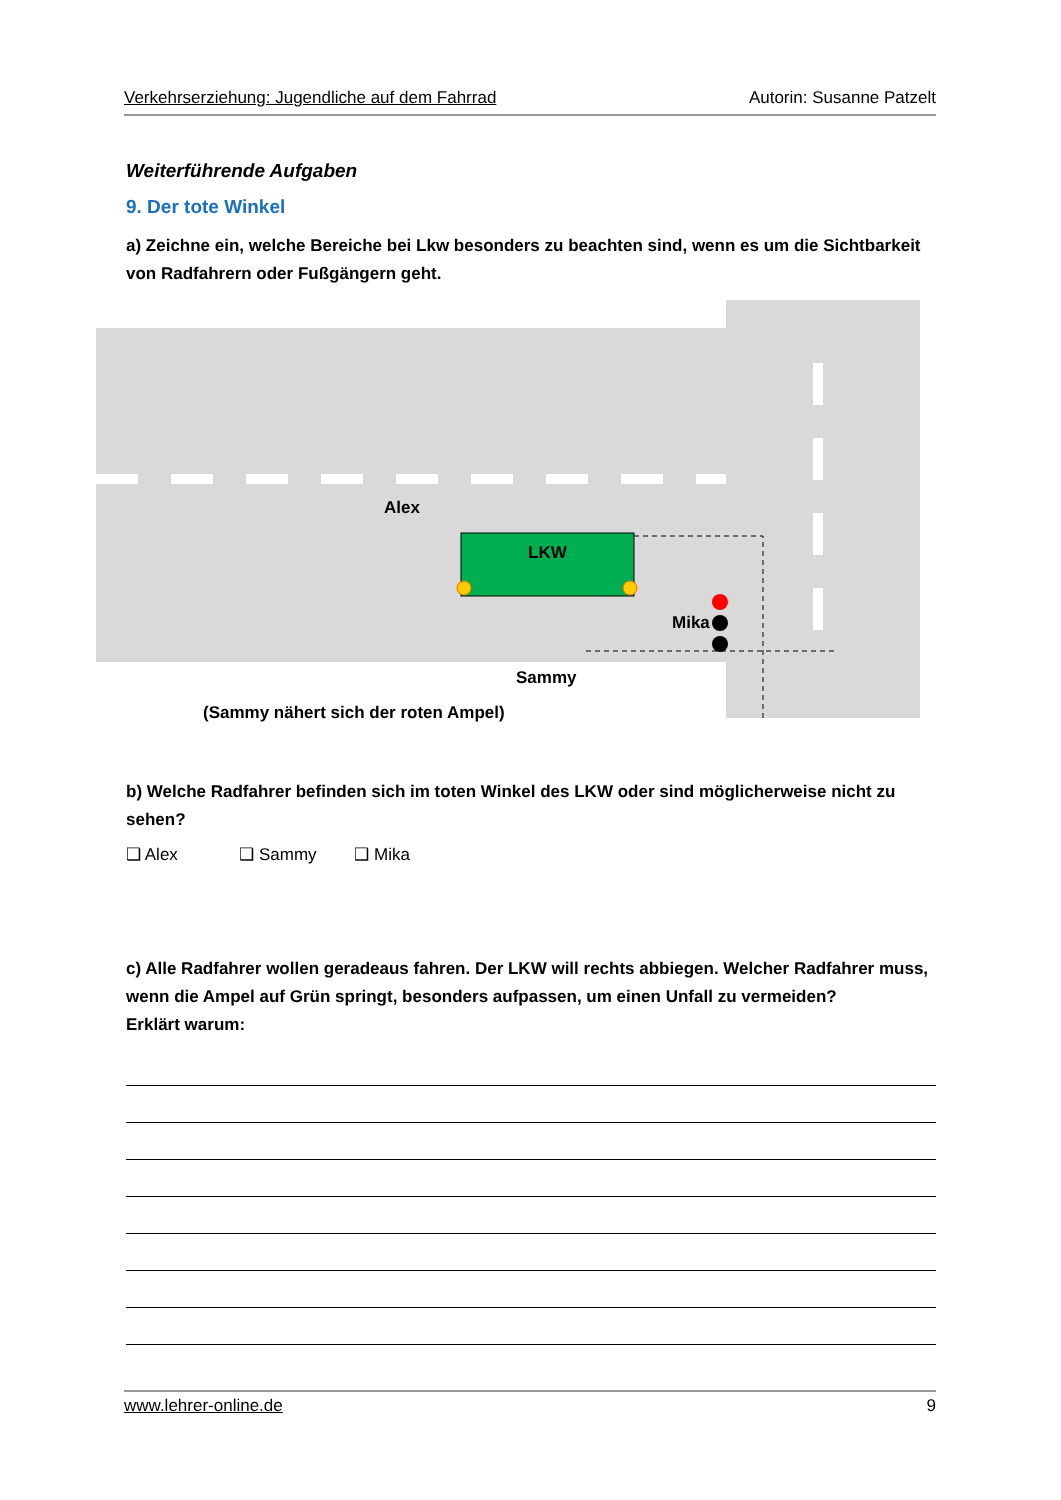Verkehrserziehung: Jugendliche auf dem Fahrrad Autorin: Susanne Patzelt
Weiterführende Aufgaben
9. Der tote Winkel
a) Zeichne ein, welche Bereiche bei Lkw besonders zu beachten sind, wenn es um die Sichtbarkeit von Radfahrern oder Fußgängern geht.
Alex
LKW
Mika
Sammy
(Sammy nähert sich der roten Ampel)
b) Welche Radfahrer befinden sich im toten Winkel des LKW oder sind möglicherweise nicht zu sehen?
❑ Alex ❑ Sammy ❑ Mika
c) Alle Radfahrer wollen geradeaus fahren. Der LKW will rechts abbiegen. Welcher Radfahrer muss, wenn die Ampel auf Grün springt, besonders aufpassen, um einen Unfall zu vermeiden?
Erklärt warum:
www.lehrer-online.de 9